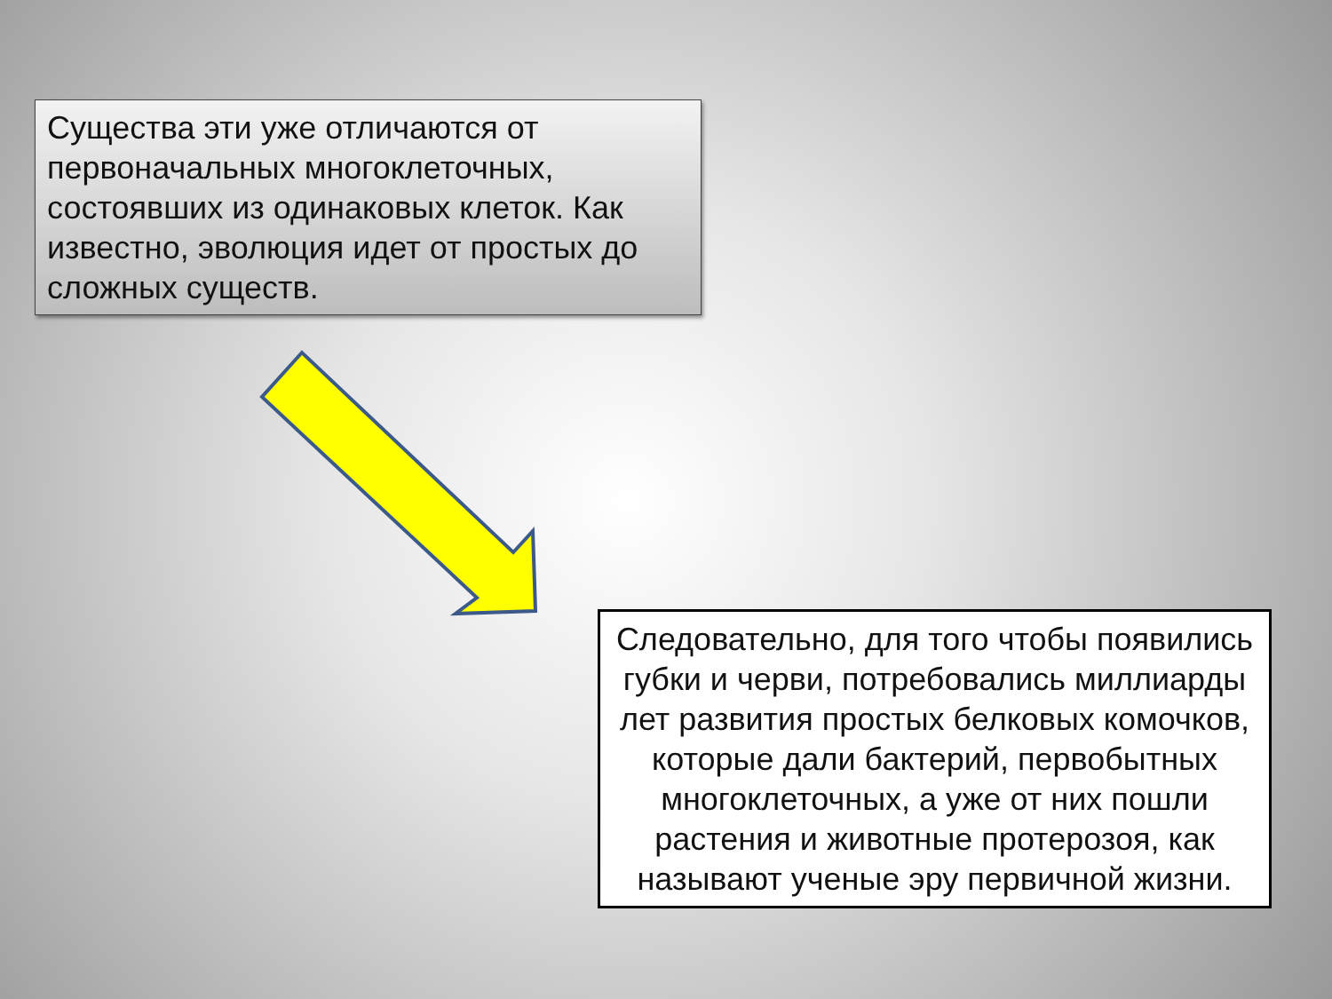Существа эти уже отличаются от первоначальных многоклеточных, состоявших из одинаковых клеток. Как известно, эволюция идет от простых до сложных существ.
Следовательно, для того чтобы появились губки и черви, потребовались миллиарды лет развития простых белковых комочков, которые дали бактерий, первобытных многоклеточных, а уже от них пошли растения и животные протерозоя, как называют ученые эру первичной жизни.